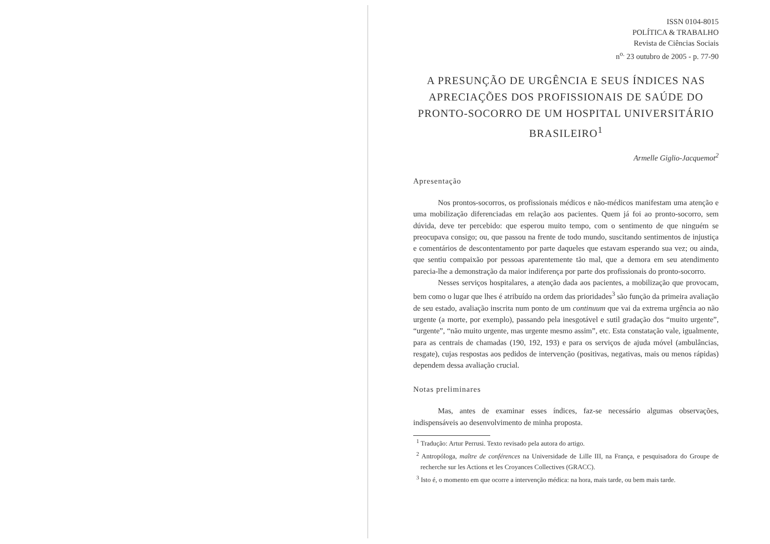ISSN 0104-8015
POLÍTICA & TRABALHO
Revista de Ciências Sociais
n<sup>o.</sup> 23 outubro de 2005 - p. 77-90
A PRESUNÇÃO DE URGÊNCIA E SEUS ÍNDICES NAS APRECIAÇÕES DOS PROFISSIONAIS DE SAÚDE DO PRONTO-SOCORRO DE UM HOSPITAL UNIVERSITÁRIO BRASILEIRO<sup>1</sup>
Armelle Giglio-Jacquemot<sup>2</sup>
Apresentação
Nos prontos-socorros, os profissionais médicos e não-médicos manifestam uma atenção e uma mobilização diferenciadas em relação aos pacientes. Quem já foi ao pronto-socorro, sem dúvida, deve ter percebido: que esperou muito tempo, com o sentimento de que ninguém se preocupava consigo; ou, que passou na frente de todo mundo, suscitando sentimentos de injustiça e comentários de descontentamento por parte daqueles que estavam esperando sua vez; ou ainda, que sentiu compaixão por pessoas aparentemente tão mal, que a demora em seu atendimento parecia-lhe a demonstração da maior indiferença por parte dos profissionais do pronto-socorro.
Nesses serviços hospitalares, a atenção dada aos pacientes, a mobilização que provocam, bem como o lugar que lhes é atribuído na ordem das prioridades<sup>3</sup> são função da primeira avaliação de seu estado, avaliação inscrita num ponto de um continuum que vai da extrema urgência ao não urgente (a morte, por exemplo), passando pela inesgotável e sutil gradação dos “muito urgente”, “urgente”, “não muito urgente, mas urgente mesmo assim”, etc. Esta constatação vale, igualmente, para as centrais de chamadas (190, 192, 193) e para os serviços de ajuda móvel (ambulâncias, resgate), cujas respostas aos pedidos de intervenção (positivas, negativas, mais ou menos rápidas) dependem dessa avaliação crucial.
Notas preliminares
Mas, antes de examinar esses índices, faz-se necessário algumas observações, indispensáveis ao desenvolvimento de minha proposta.
<sup>1</sup> Tradução: Artur Perrusi. Texto revisado pela autora do artigo.
<sup>2</sup> Antropóloga, maître de conférences na Universidade de Lille III, na França, e pesquisadora do Groupe de recherche sur les Actions et les Croyances Collectives (GRACC).
<sup>3</sup> Isto é, o momento em que ocorre a intervenção médica: na hora, mais tarde, ou bem mais tarde.